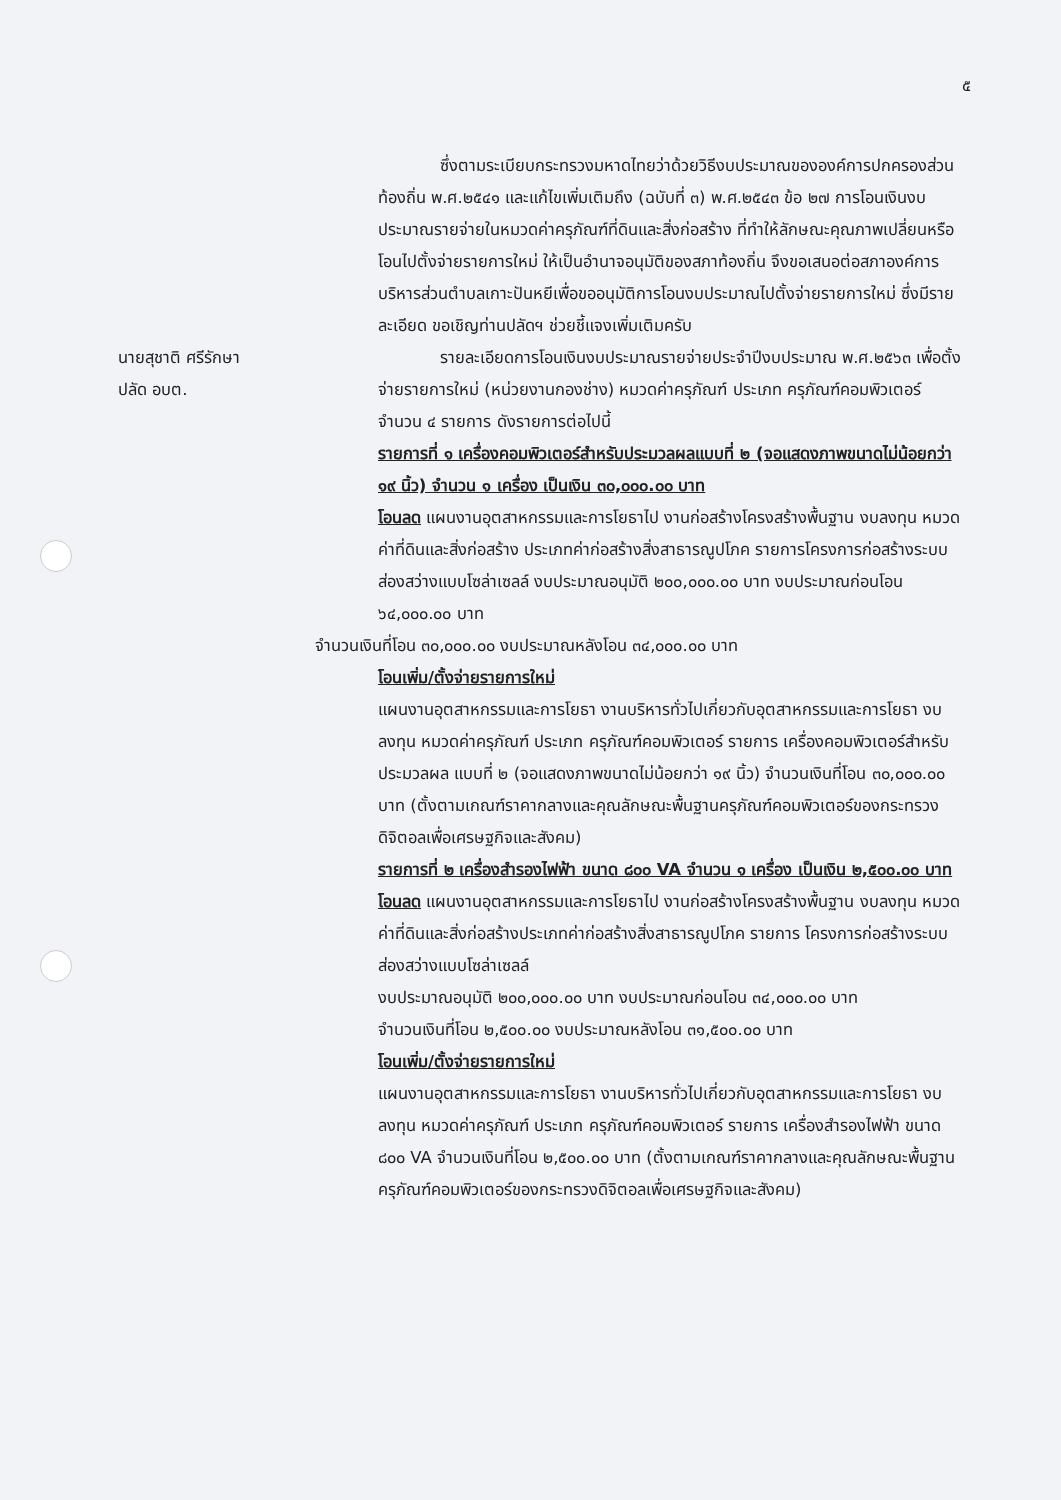๕
ซึ่งตามระเบียบกระทรวงมหาดไทยว่าด้วยวิธีงบประมาณขององค์การปกครองส่วนท้องถิ่น พ.ศ.๒๕๔๑ และแก้ไขเพิ่มเติมถึง (ฉบับที่ ๓) พ.ศ.๒๕๔๓ ข้อ ๒๗ การโอนเงินงบประมาณรายจ่ายในหมวดค่าครุภัณฑ์ที่ดินและสิ่งก่อสร้าง ที่ทำให้ลักษณะคุณภาพเปลี่ยนหรือโอนไปตั้งจ่ายรายการใหม่ ให้เป็นอำนาจอนุมัติของสภาท้องถิ่น จึงขอเสนอต่อสภาองค์การบริหารส่วนตำบลเกาะปันหยีเพื่อขออนุมัติการโอนงบประมาณไปตั้งจ่ายรายการใหม่ ซึ่งมีรายละเอียด ขอเชิญท่านปลัดฯ ช่วยชี้แจงเพิ่มเติมครับ
นายสุชาติ ศรีรักษา
ปลัด อบต.
รายละเอียดการโอนเงินงบประมาณรายจ่ายประจำปีงบประมาณ พ.ศ.๒๕๖๓ เพื่อตั้งจ่ายรายการใหม่ (หน่วยงานกองช่าง) หมวดค่าครุภัณฑ์ ประเภท ครุภัณฑ์คอมพิวเตอร์ จำนวน ๔ รายการ ดังรายการต่อไปนี้
รายการที่ ๑ เครื่องคอมพิวเตอร์สำหรับประมวลผลแบบที่ ๒ (จอแสดงภาพขนาดไม่น้อยกว่า ๑๙ นิ้ว) จำนวน ๑ เครื่อง เป็นเงิน ๓๐,๐๐๐.๐๐ บาท
โอนลด แผนงานอุตสาหกรรมและการโยธาไป งานก่อสร้างโครงสร้างพื้นฐาน งบลงทุน หมวดค่าที่ดินและสิ่งก่อสร้าง ประเภทค่าก่อสร้างสิ่งสาธารณูปโภค รายการโครงการก่อสร้างระบบส่องสว่างแบบโซล่าเซลล์ งบประมาณอนุมัติ ๒๐๐,๐๐๐.๐๐ บาท งบประมาณก่อนโอน ๖๔,๐๐๐.๐๐ บาท
จำนวนเงินที่โอน ๓๐,๐๐๐.๐๐ งบประมาณหลังโอน ๓๔,๐๐๐.๐๐ บาท
โอนเพิ่ม/ตั้งจ่ายรายการใหม่
แผนงานอุตสาหกรรมและการโยธา งานบริหารทั่วไปเกี่ยวกับอุตสาหกรรมและการโยธา งบลงทุน หมวดค่าครุภัณฑ์ ประเภท ครุภัณฑ์คอมพิวเตอร์ รายการ เครื่องคอมพิวเตอร์สำหรับประมวลผล แบบที่ ๒ (จอแสดงภาพขนาดไม่น้อยกว่า ๑๙ นิ้ว) จำนวนเงินที่โอน ๓๐,๐๐๐.๐๐ บาท (ตั้งตามเกณฑ์ราคากลางและคุณลักษณะพื้นฐานครุภัณฑ์คอมพิวเตอร์ของกระทรวงดิจิตอลเพื่อเศรษฐกิจและสังคม)
รายการที่ ๒ เครื่องสำรองไฟฟ้า ขนาด ๘๐๐ VA จำนวน ๑ เครื่อง เป็นเงิน ๒,๕๐๐.๐๐ บาท
โอนลด แผนงานอุตสาหกรรมและการโยธาไป งานก่อสร้างโครงสร้างพื้นฐาน งบลงทุน หมวด ค่าที่ดินและสิ่งก่อสร้างประเภทค่าก่อสร้างสิ่งสาธารณูปโภค รายการ โครงการก่อสร้างระบบส่องสว่างแบบโซล่าเซลล์
งบประมาณอนุมัติ ๒๐๐,๐๐๐.๐๐ บาท งบประมาณก่อนโอน ๓๔,๐๐๐.๐๐ บาท
จำนวนเงินที่โอน ๒,๕๐๐.๐๐ งบประมาณหลังโอน ๓๑,๕๐๐.๐๐ บาท
โอนเพิ่ม/ตั้งจ่ายรายการใหม่
แผนงานอุตสาหกรรมและการโยธา งานบริหารทั่วไปเกี่ยวกับอุตสาหกรรมและการโยธา งบลงทุน หมวดค่าครุภัณฑ์ ประเภท ครุภัณฑ์คอมพิวเตอร์ รายการ เครื่องสำรองไฟฟ้า ขนาด ๘๐๐ VA จำนวนเงินที่โอน ๒,๕๐๐.๐๐ บาท (ตั้งตามเกณฑ์ราคากลางและคุณลักษณะพื้นฐานครุภัณฑ์คอมพิวเตอร์ของกระทรวงดิจิตอลเพื่อเศรษฐกิจและสังคม)